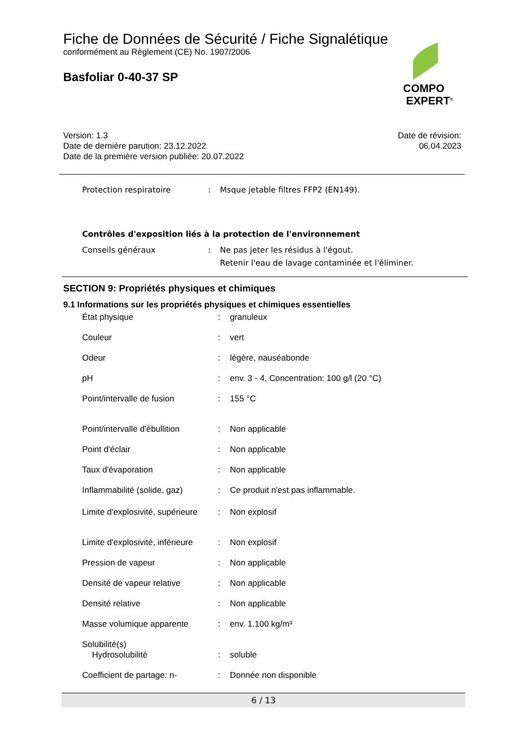Fiche de Données de Sécurité / Fiche Signalétique
conformément au Règlement (CE) No. 1907/2006
Basfoliar 0-40-37 SP
COMPO
EXPERT<sup>®</sup>
Version: 1.3
Date de dernière parution: 23.12.2022
Date de la première version publiée: 20.07.2022
Date de révision:
06.04.2023
| Protection respiratoire | : | Msque jetable filtres FFP2 (EN149). |
Contrôles d'exposition liés à la protection de l'environnement
| Conseils généraux | : | Ne pas jeter les résidus à l'égout. Retenir l'eau de lavage contaminée et l'éliminer. |
SECTION 9: Propriétés physiques et chimiques
9.1 Informations sur les propriétés physiques et chimiques essentielles
| État physique | : | granuleux |
| Couleur | : | vert |
| Odeur | : | légère, nauséabonde |
| pH | : | env. 3 - 4, Concentration: 100 g/l (20 °C) |
| Point/intervalle de fusion | : | 155 °C |
| Point/intervalle d'ébullition | : | Non applicable |
| Point d'éclair | : | Non applicable |
| Taux d'évaporation | : | Non applicable |
| Inflammabilité (solide, gaz) | : | Ce produit n'est pas inflammable. |
| Limite d'explosivité, supérieure | : | Non explosif |
| Limite d'explosivité, inférieure | : | Non explosif |
| Pression de vapeur | : | Non applicable |
| Densité de vapeur relative | : | Non applicable |
| Densité relative | : | Non applicable |
| Masse volumique apparente | : | env. 1.100 kg/m³ |
| Solubilité(s) | | |
| Hydrosolubilité | : | soluble |
| Coefficient de partage: n- | : | Donnée non disponible |
6 / 13